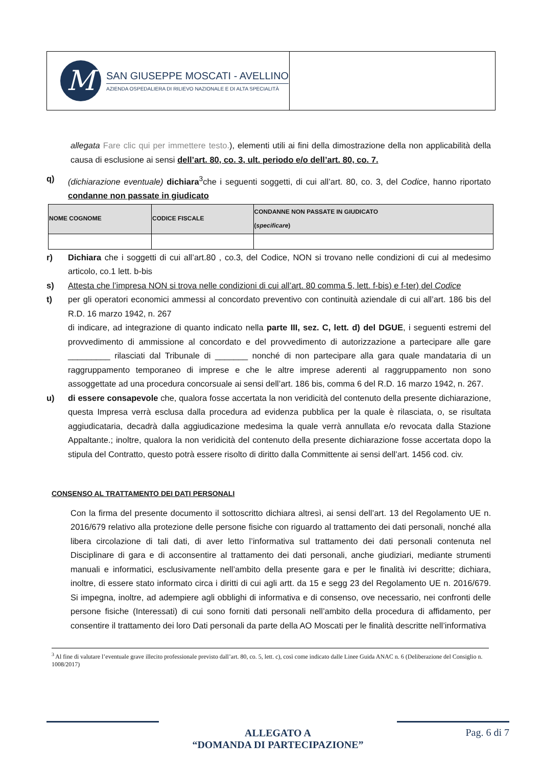M
SAN GIUSEPPE MOSCATI - AVELLINO
AZIENDA OSPEDALIERA DI RILIEVO NAZIONALE E DI ALTA SPECIALITÀ
allegata Fare clic qui per immettere testo.), elementi utili ai fini della dimostrazione della non applicabilità della causa di esclusione ai sensi dell’art. 80, co. 3, ult. periodo e/o dell’art. 80, co. 7.
q) (dichiarazione eventuale) dichiara<sup>3</sup>che i seguenti soggetti, di cui all’art. 80, co. 3, del Codice, hanno riportato condanne non passate in giudicato
| NOME COGNOME | CODICE FISCALE | CONDANNE NON PASSATE IN GIUDICATO ( specificare ) |
| --- | --- | --- |
r) Dichiara che i soggetti di cui all’art.80 , co.3, del Codice, NON si trovano nelle condizioni di cui al medesimo articolo, co.1 lett. b-bis
s) Attesta che l’impresa NON si trova nelle condizioni di cui all’art. 80 comma 5, lett. f-bis) e f-ter) del Codice
t) per gli operatori economici ammessi al concordato preventivo con continuità aziendale di cui all’art. 186 bis del R.D. 16 marzo 1942, n. 267
di indicare, ad integrazione di quanto indicato nella parte III, sez. C, lett. d) del DGUE, i seguenti estremi del provvedimento di ammissione al concordato e del provvedimento di autorizzazione a partecipare alle gare _________ rilasciati dal Tribunale di _______ nonché di non partecipare alla gara quale mandataria di un raggruppamento temporaneo di imprese e che le altre imprese aderenti al raggruppamento non sono assoggettate ad una procedura concorsuale ai sensi dell’art. 186 bis, comma 6 del R.D. 16 marzo 1942, n. 267.
u) di essere consapevole che, qualora fosse accertata la non veridicità del contenuto della presente dichiarazione, questa Impresa verrà esclusa dalla procedura ad evidenza pubblica per la quale è rilasciata, o, se risultata aggiudicataria, decadrà dalla aggiudicazione medesima la quale verrà annullata e/o revocata dalla Stazione Appaltante.; inoltre, qualora la non veridicità del contenuto della presente dichiarazione fosse accertata dopo la stipula del Contratto, questo potrà essere risolto di diritto dalla Committente ai sensi dell’art. 1456 cod. civ.
CONSENSO AL TRATTAMENTO DEI DATI PERSONALI
Con la firma del presente documento il sottoscritto dichiara altresì, ai sensi dell’art. 13 del Regolamento UE n. 2016/679 relativo alla protezione delle persone fisiche con riguardo al trattamento dei dati personali, nonché alla libera circolazione di tali dati, di aver letto l’informativa sul trattamento dei dati personali contenuta nel Disciplinare di gara e di acconsentire al trattamento dei dati personali, anche giudiziari, mediante strumenti manuali e informatici, esclusivamente nell’ambito della presente gara e per le finalità ivi descritte; dichiara, inoltre, di essere stato informato circa i diritti di cui agli artt. da 15 e segg 23 del Regolamento UE n. 2016/679. Si impegna, inoltre, ad adempiere agli obblighi di informativa e di consenso, ove necessario, nei confronti delle persone fisiche (Interessati) di cui sono forniti dati personali nell’ambito della procedura di affidamento, per consentire il trattamento dei loro Dati personali da parte della AO Moscati per le finalità descritte nell’informativa
<sup>3</sup> Al fine di valutare l’eventuale grave illecito professionale previsto dall’art. 80, co. 5, lett. c), così come indicato dalle Linee Guida ANAC n. 6 (Deliberazione del Consiglio n. 1008/2017)
ALLEGATO A
“DOMANDA DI PARTECIPAZIONE”
Pag. 6 di 7